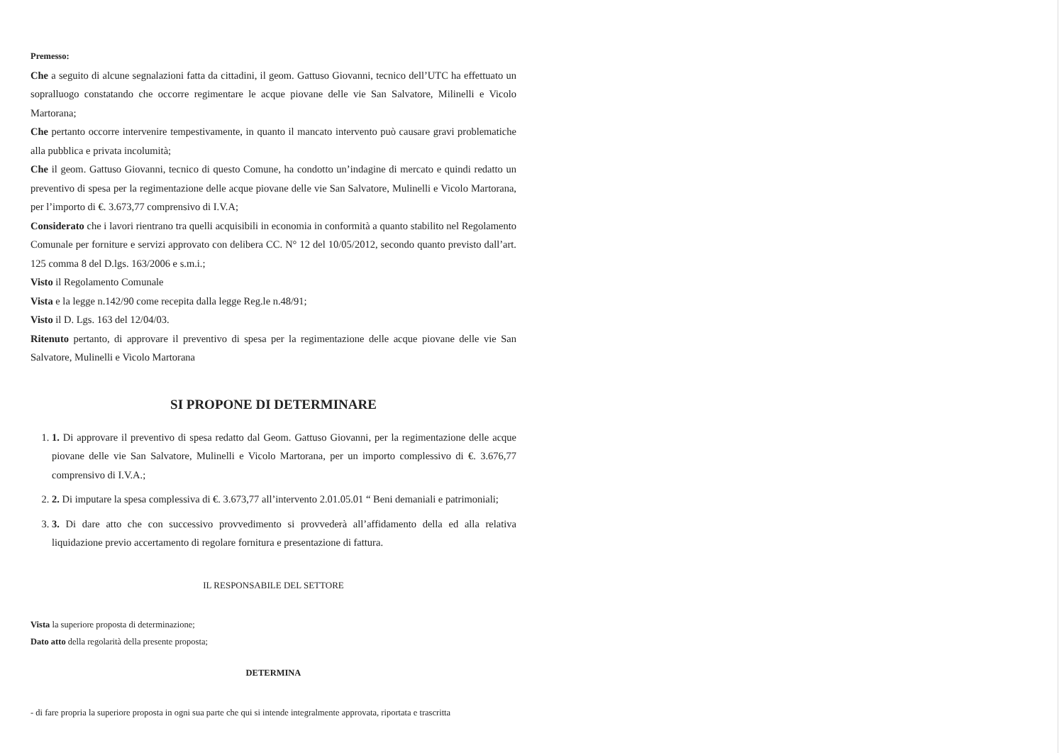Premesso:
Che a seguito di alcune segnalazioni fatta da cittadini, il geom. Gattuso Giovanni, tecnico dell’UTC ha effettuato un sopralluogo constatando che occorre regimentare le acque piovane delle vie San Salvatore, Milinelli e Vicolo Martorana;
Che pertanto occorre intervenire tempestivamente, in quanto il mancato intervento può causare gravi problematiche alla pubblica e privata incolumità;
Che il geom. Gattuso Giovanni, tecnico di questo Comune, ha condotto un’indagine di mercato e quindi redatto un preventivo di spesa per la regimentazione delle acque piovane delle vie San Salvatore, Mulinelli e Vicolo Martorana, per l’importo di €. 3.673,77 comprensivo di I.V.A;
Considerato che i lavori rientrano tra quelli acquisibili in economia in conformità a quanto stabilito nel Regolamento Comunale per forniture e servizi approvato con delibera CC. N° 12 del 10/05/2012, secondo quanto previsto dall’art. 125 comma 8 del D.lgs. 163/2006 e s.m.i.;
Visto il Regolamento Comunale
Vista e la legge n.142/90 come recepita dalla legge Reg.le n.48/91;
Visto il D. Lgs. 163 del 12/04/03.
Ritenuto pertanto, di approvare il preventivo di spesa per la regimentazione delle acque piovane delle vie San Salvatore, Mulinelli e Vicolo Martorana
SI PROPONE DI DETERMINARE
1. 1. Di approvare il preventivo di spesa redatto dal Geom. Gattuso Giovanni, per la regimentazione delle acque piovane delle vie San Salvatore, Mulinelli e Vicolo Martorana, per un importo complessivo di €. 3.676,77 comprensivo di I.V.A.;
2. 2. Di imputare la spesa complessiva di €. 3.673,77 all’intervento 2.01.05.01 “ Beni demaniali e patrimoniali;
3. 3. Di dare atto che con successivo provvedimento si provvederà all’affidamento della ed alla relativa liquidazione previo accertamento di regolare fornitura e presentazione di fattura.
IL RESPONSABILE DEL SETTORE
Vista la superiore proposta di determinazione;
Dato atto della regolarità della presente proposta;
DETERMINA
- di fare propria la superiore proposta in ogni sua parte che qui si intende integralmente approvata, riportata e trascritta